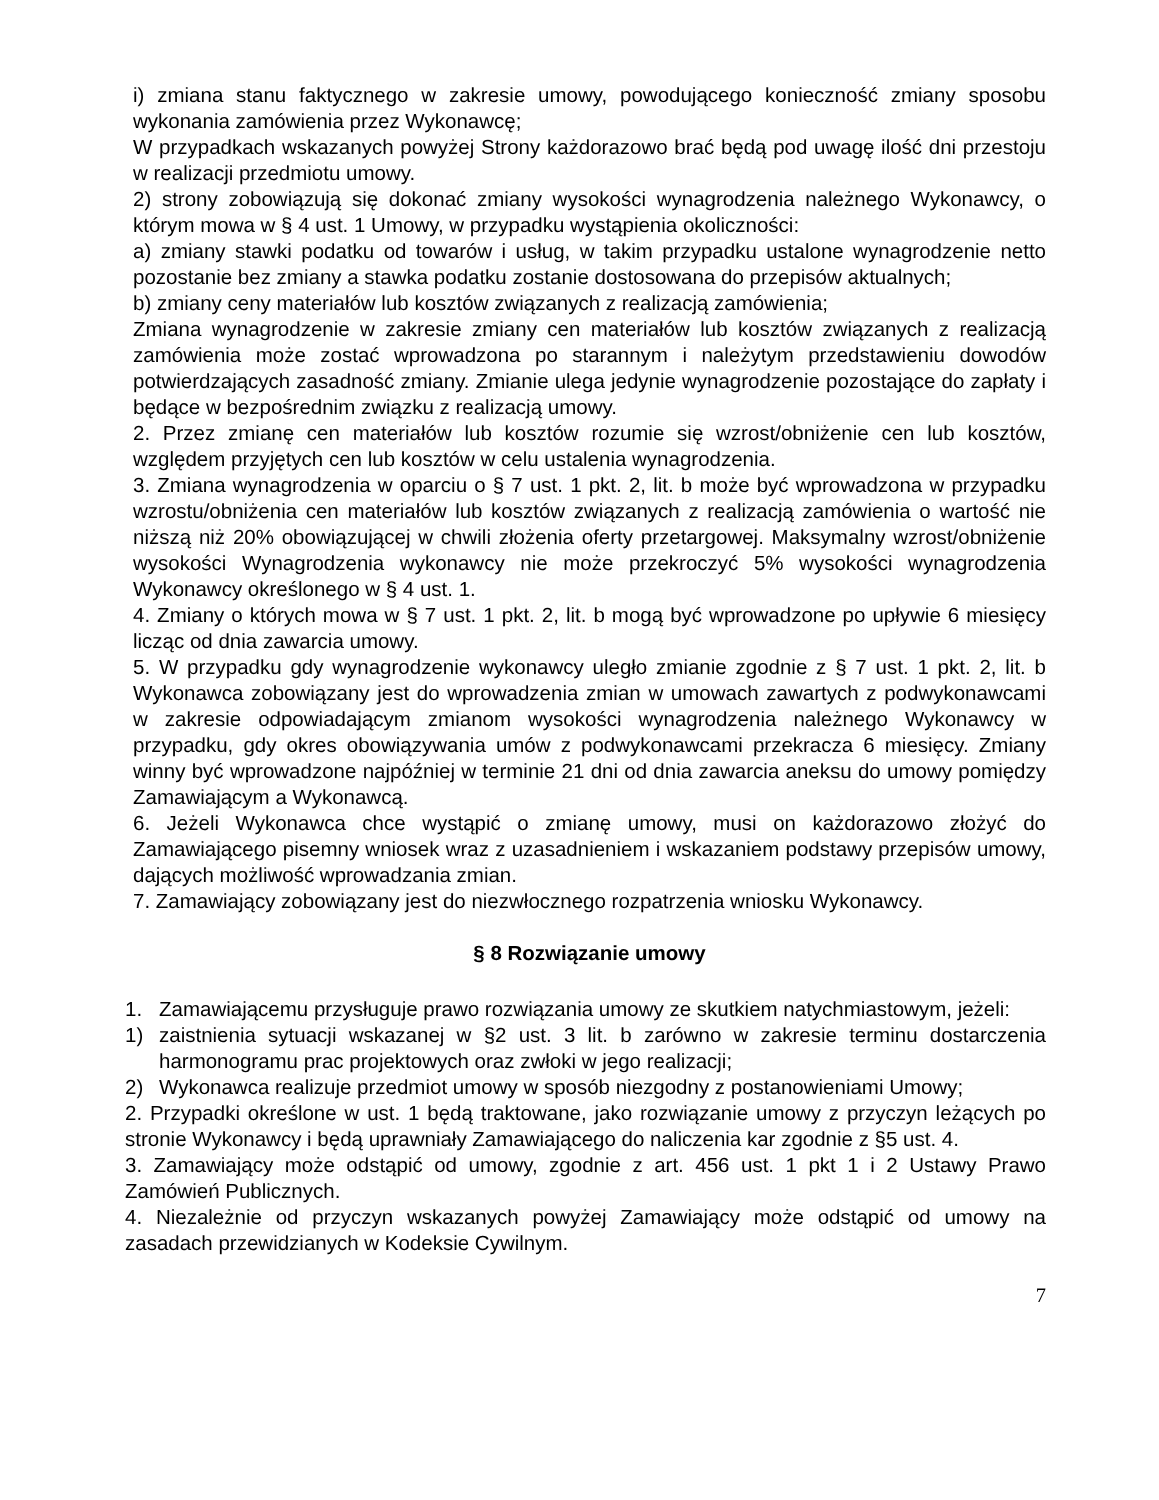i) zmiana stanu faktycznego w zakresie umowy, powodującego konieczność zmiany sposobu wykonania zamówienia przez Wykonawcę;
W przypadkach wskazanych powyżej Strony każdorazowo brać będą pod uwagę ilość dni przestoju w realizacji przedmiotu umowy.
2) strony zobowiązują się dokonać zmiany wysokości wynagrodzenia należnego Wykonawcy, o którym mowa w § 4 ust. 1 Umowy, w przypadku wystąpienia okoliczności:
a) zmiany stawki podatku od towarów i usług, w takim przypadku ustalone wynagrodzenie netto pozostanie bez zmiany a stawka podatku zostanie dostosowana do przepisów aktualnych;
b) zmiany ceny materiałów lub kosztów związanych z realizacją zamówienia;
Zmiana wynagrodzenie w zakresie zmiany cen materiałów lub kosztów związanych z realizacją zamówienia może zostać wprowadzona po starannym i należytym przedstawieniu dowodów potwierdzających zasadność zmiany. Zmianie ulega jedynie wynagrodzenie pozostające do zapłaty i będące w bezpośrednim związku z realizacją umowy.
2. Przez zmianę cen materiałów lub kosztów rozumie się wzrost/obniżenie cen lub kosztów, względem przyjętych cen lub kosztów w celu ustalenia wynagrodzenia.
3. Zmiana wynagrodzenia w oparciu o § 7 ust. 1 pkt. 2, lit. b może być wprowadzona w przypadku wzrostu/obniżenia cen materiałów lub kosztów związanych z realizacją zamówienia o wartość nie niższą niż 20% obowiązującej w chwili złożenia oferty przetargowej. Maksymalny wzrost/obniżenie wysokości Wynagrodzenia wykonawcy nie może przekroczyć 5% wysokości wynagrodzenia Wykonawcy określonego w § 4 ust. 1.
4. Zmiany o których mowa w § 7 ust. 1 pkt. 2, lit. b mogą być wprowadzone po upływie 6 miesięcy licząc od dnia zawarcia umowy.
5. W przypadku gdy wynagrodzenie wykonawcy uległo zmianie zgodnie z § 7 ust. 1 pkt. 2, lit. b Wykonawca zobowiązany jest do wprowadzenia zmian w umowach zawartych z podwykonawcami w zakresie odpowiadającym zmianom wysokości wynagrodzenia należnego Wykonawcy w przypadku, gdy okres obowiązywania umów z podwykonawcami przekracza 6 miesięcy. Zmiany winny być wprowadzone najpóźniej w terminie 21 dni od dnia zawarcia aneksu do umowy pomiędzy Zamawiającym a Wykonawcą.
6. Jeżeli Wykonawca chce wystąpić o zmianę umowy, musi on każdorazowo złożyć do Zamawiającego pisemny wniosek wraz z uzasadnieniem i wskazaniem podstawy przepisów umowy, dających możliwość wprowadzania zmian.
7. Zamawiający zobowiązany jest do niezwłocznego rozpatrzenia wniosku Wykonawcy.
§ 8 Rozwiązanie umowy
1. Zamawiającemu przysługuje prawo rozwiązania umowy ze skutkiem natychmiastowym, jeżeli:
1) zaistnienia sytuacji wskazanej w §2 ust. 3 lit. b zarówno w zakresie terminu dostarczenia harmonogramu prac projektowych oraz zwłoki w jego realizacji;
2) Wykonawca realizuje przedmiot umowy w sposób niezgodny z postanowieniami Umowy;
2. Przypadki określone w ust. 1 będą traktowane, jako rozwiązanie umowy z przyczyn leżących po stronie Wykonawcy i będą uprawniały Zamawiającego do naliczenia kar zgodnie z §5 ust. 4.
3. Zamawiający może odstąpić od umowy, zgodnie z art. 456 ust. 1 pkt 1 i 2 Ustawy Prawo Zamówień Publicznych.
4. Niezależnie od przyczyn wskazanych powyżej Zamawiający może odstąpić od umowy na zasadach przewidzianych w Kodeksie Cywilnym.
7